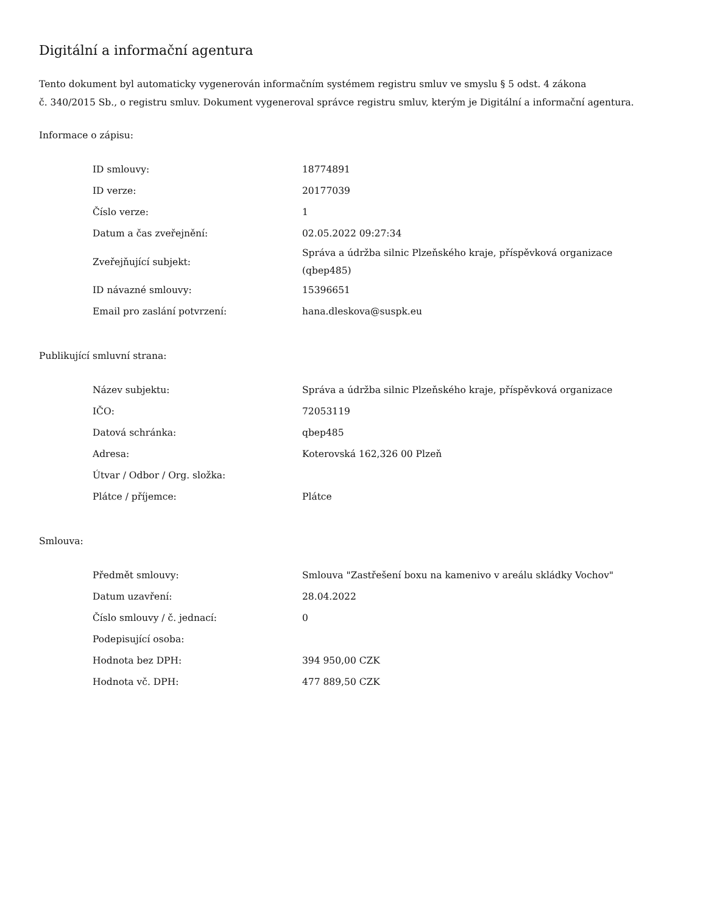Digitální a informační agentura
Tento dokument byl automaticky vygenerován informačním systémem registru smluv ve smyslu § 5 odst. 4 zákona
č. 340/2015 Sb., o registru smluv. Dokument vygeneroval správce registru smluv, kterým je Digitální a informační agentura.
Informace o zápisu:
| ID smlouvy: | 18774891 |
| ID verze: | 20177039 |
| Číslo verze: | 1 |
| Datum a čas zveřejnění: | 02.05.2022 09:27:34 |
| Zveřejňující subjekt: | Správa a údržba silnic Plzeňského kraje, příspěvková organizace (qbep485) |
| ID návazné smlouvy: | 15396651 |
| Email pro zaslání potvrzení: | hana.dleskova@suspk.eu |
Publikující smluvní strana:
| Název subjektu: | Správa a údržba silnic Plzeňského kraje, příspěvková organizace |
| IČO: | 72053119 |
| Datová schránka: | qbep485 |
| Adresa: | Koterovská 162,326 00 Plzeň |
| Útvar / Odbor / Org. složka: | |
| Plátce / příjemce: | Plátce |
Smlouva:
| Předmět smlouvy: | Smlouva "Zastřešení boxu na kamenivo v areálu skládky Vochov" |
| Datum uzavření: | 28.04.2022 |
| Číslo smlouvy / č. jednací: | 0 |
| Podepisující osoba: | |
| Hodnota bez DPH: | 394 950,00 CZK |
| Hodnota vč. DPH: | 477 889,50 CZK |